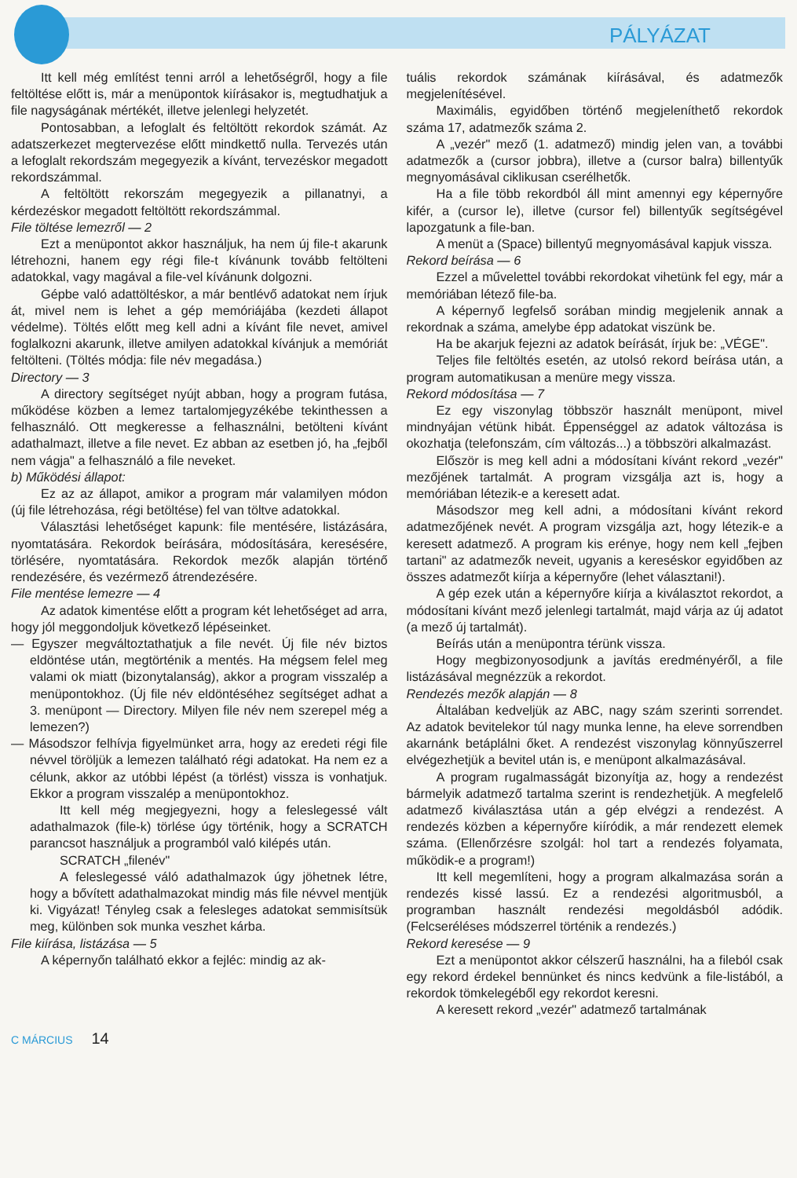PÁLYÁZAT
Itt kell még említést tenni arról a lehetőségről, hogy a file feltöltése előtt is, már a menüpontok kiírásakor is, megtudhatjuk a file nagyságának mértékét, illetve jelenlegi helyzetét.
Pontosabban, a lefoglalt és feltöltött rekordok számát. Az adatszerkezet megtervezése előtt mindkettő nulla. Tervezés után a lefoglalt rekordszám megegyezik a kívánt, tervezéskor megadott rekordszámmal.
A feltöltött rekorszám megegyezik a pillanatnyi, a kérdezéskor megadott feltöltött rekordszámmal.
File töltése lemezről — 2
Ezt a menüpontot akkor használjuk, ha nem új file-t akarunk létrehozni, hanem egy régi file-t kívánunk tovább feltölteni adatokkal, vagy magával a file-vel kívánunk dolgozni.
Gépbe való adattöltéskor, a már bentlévő adatokat nem írjuk át, mivel nem is lehet a gép memóriájába (kezdeti állapot védelme). Töltés előtt meg kell adni a kívánt file nevet, amivel foglalkozni akarunk, illetve amilyen adatokkal kívánjuk a memóriát feltölteni. (Töltés módja: file név megadása.)
Directory — 3
A directory segítséget nyújt abban, hogy a program futása, működése közben a lemez tartalomjegyzékébe tekinthessen a felhasználó. Ott megkeresse a felhasználni, betölteni kívánt adathalmazt, illetve a file nevet. Ez abban az esetben jó, ha „fejből nem vágja" a felhasználó a file neveket.
b) Működési állapot:
Ez az az állapot, amikor a program már valamilyen módon (új file létrehozása, régi betöltése) fel van töltve adatokkal.
Választási lehetőséget kapunk: file mentésére, listázására, nyomtatására. Rekordok beírására, módosítására, keresésére, törlésére, nyomtatására. Rekordok mezők alapján történő rendezésére, és vezérmező átrendezésére.
File mentése lemezre — 4
Az adatok kimentése előtt a program két lehetőséget ad arra, hogy jól meggondoljuk következő lépéseinket.
— Egyszer megváltoztathatjuk a file nevét. Új file név biztos eldöntése után, megtörténik a mentés. Ha mégsem felel meg valami ok miatt (bizonytalanság), akkor a program visszalép a menüpontokhoz. (Új file név eldöntéséhez segítséget adhat a 3. menüpont — Directory. Milyen file név nem szerepel még a lemezen?)
— Másodszor felhívja figyelmünket arra, hogy az eredeti régi file névvel töröljük a lemezen található régi adatokat. Ha nem ez a célunk, akkor az utóbbi lépést (a törlést) vissza is vonhatjuk. Ekkor a program visszalép a menüpontokhoz.
Itt kell még megjegyezni, hogy a feleslegessé vált adathalmazok (file-k) törlése úgy történik, hogy a SCRATCH parancsot használjuk a programból való kilépés után.
SCRATCH „filenév"
A feleslegessé váló adathalmazok úgy jöhetnek létre, hogy a bővített adathalmazokat mindig más file névvel mentjük ki. Vigyázat! Tényleg csak a felesleges adatokat semmisítsük meg, különben sok munka veszhet kárba.
File kiírása, listázása — 5
A képernyőn található ekkor a fejléc: mindig az ak-
tuális rekordok számának kiírásával, és adatmezők megjelenítésével.
Maximális, egyidőben történő megjeleníthető rekordok száma 17, adatmezők száma 2.
A „vezér" mező (1. adatmező) mindig jelen van, a további adatmezők a (cursor jobbra), illetve a (cursor balra) billentyűk megnyomásával ciklikusan cserélhetők.
Ha a file több rekordból áll mint amennyi egy képernyőre kifér, a (cursor le), illetve (cursor fel) billentyűk segítségével lapozgatunk a file-ban.
A menüt a (Space) billentyű megnyomásával kapjuk vissza.
Rekord beírása — 6
Ezzel a művelettel további rekordokat vihetünk fel egy, már a memóriában létező file-ba.
A képernyő legfelső sorában mindig megjelenik annak a rekordnak a száma, amelybe épp adatokat viszünk be.
Ha be akarjuk fejezni az adatok beírását, írjuk be: „VÉGE".
Teljes file feltöltés esetén, az utolsó rekord beírása után, a program automatikusan a menüre megy vissza.
Rekord módosítása — 7
Ez egy viszonylag többször használt menüpont, mivel mindnyájan vétünk hibát. Éppenséggel az adatok változása is okozhatja (telefonszám, cím változás...) a többszöri alkalmazást.
Először is meg kell adni a módosítani kívánt rekord „vezér" mezőjének tartalmát. A program vizsgálja azt is, hogy a memóriában létezik-e a keresett adat.
Másodszor meg kell adni, a módosítani kívánt rekord adatmezőjének nevét. A program vizsgálja azt, hogy létezik-e a keresett adatmező. A program kis erénye, hogy nem kell „fejben tartani" az adatmezők neveit, ugyanis a kereséskor egyidőben az összes adatmezőt kiírja a képernyőre (lehet választani!).
A gép ezek után a képernyőre kiírja a kiválasztot rekordot, a módosítani kívánt mező jelenlegi tartalmát, majd várja az új adatot (a mező új tartalmát).
Beírás után a menüpontra térünk vissza.
Hogy megbizonyosodjunk a javítás eredményéről, a file listázásával megnézzük a rekordot.
Rendezés mezők alapján — 8
Általában kedveljük az ABC, nagy szám szerinti sorrendet. Az adatok bevitelekor túl nagy munka lenne, ha eleve sorrendben akarnánk betáplálni őket. A rendezést viszonylag könnyűszerrel elvégezhetjük a bevitel után is, e menüpont alkalmazásával.
A program rugalmasságát bizonyítja az, hogy a rendezést bármelyik adatmező tartalma szerint is rendezhetjük. A megfelelő adatmező kiválasztása után a gép elvégzi a rendezést. A rendezés közben a képernyőre kiíródik, a már rendezett elemek száma. (Ellenőrzésre szolgál: hol tart a rendezés folyamata, működik-e a program!)
Itt kell megemlíteni, hogy a program alkalmazása során a rendezés kissé lassú. Ez a rendezési algoritmusból, a programban használt rendezési megoldásból adódik. (Felcseréléses módszerrel történik a rendezés.)
Rekord keresése — 9
Ezt a menüpontot akkor célszerű használni, ha a fileból csak egy rekord érdekel bennünket és nincs kedvünk a file-listából, a rekordok tömkelegéből egy rekordot keresni.
A keresett rekord „vezér" adatmező tartalmának
C MÁRCIUS 14